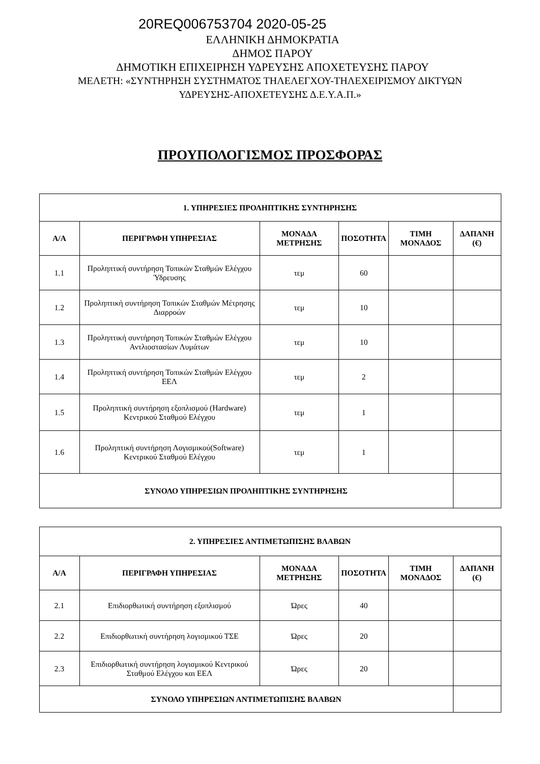20REQ006753704 2020-05-25
ΕΛΛΗΝΙΚΗ ΔΗΜΟΚΡΑΤΙΑ
ΔΗΜΟΣ ΠΑΡΟΥ
ΔΗΜΟΤΙΚΗ ΕΠΙΧΕΙΡΗΣΗ ΥΔΡΕΥΣΗΣ ΑΠΟΧΕΤΕΥΣΗΣ ΠΑΡΟΥ
ΜΕΛΕΤΗ: «ΣΥΝΤΗΡΗΣΗ ΣΥΣΤΗΜΑΤΟΣ ΤΗΛΕΛΕΓΧΟΥ-ΤΗΛΕΧΕΙΡΙΣΜΟΥ ΔΙΚΤΥΩΝ
ΥΔΡΕΥΣΗΣ-ΑΠΟΧΕΤΕΥΣΗΣ Δ.Ε.Υ.Α.Π.»
ΠΡΟΥΠΟΛΟΓΙΣΜΟΣ ΠΡΟΣΦΟΡΑΣ
| 1. ΥΠΗΡΕΣΙΕΣ ΠΡΟΛΗΠΤΙΚΗΣ ΣΥΝΤΗΡΗΣΗΣ | | | | | |
| --- | --- | --- | --- | --- | --- |
| Α/Α | ΠΕΡΙΓΡΑΦΗ ΥΠΗΡΕΣΙΑΣ | ΜΟΝΑΔΑ ΜΕΤΡΗΣΗΣ | ΠΟΣΟΤΗΤΑ | ΤΙΜΗ ΜΟΝΑΔΟΣ | ΔΑΠΑΝΗ (€) |
| 1.1 | Προληπτική συντήρηση Τοπικών Σταθμών Ελέγχου Ύδρευσης | τεμ | 60 | | |
| 1.2 | Προληπτική συντήρηση Τοπικών Σταθμών Μέτρησης Διαρροών | τεμ | 10 | | |
| 1.3 | Προληπτική συντήρηση Τοπικών Σταθμών Ελέγχου Αντλιοστασίων Λυμάτων | τεμ | 10 | | |
| 1.4 | Προληπτική συντήρηση Τοπικών Σταθμών Ελέγχου ΕΕΛ | τεμ | 2 | | |
| 1.5 | Προληπτική συντήρηση εξοπλισμού (Hardware) Κεντρικού Σταθμού Ελέγχου | τεμ | 1 | | |
| 1.6 | Προληπτική συντήρηση Λογισμικού(Software) Κεντρικού Σταθμού Ελέγχου | τεμ | 1 | | |
| ΣΥΝΟΛΟ ΥΠΗΡΕΣΙΩΝ ΠΡΟΛΗΠΤΙΚΗΣ ΣΥΝΤΗΡΗΣΗΣ | | | | | |
| 2. ΥΠΗΡΕΣΙΕΣ ΑΝΤΙΜΕΤΩΠΙΣΗΣ ΒΛΑΒΩΝ | | | | | |
| --- | --- | --- | --- | --- | --- |
| Α/Α | ΠΕΡΙΓΡΑΦΗ ΥΠΗΡΕΣΙΑΣ | ΜΟΝΑΔΑ ΜΕΤΡΗΣΗΣ | ΠΟΣΟΤΗΤΑ | ΤΙΜΗ ΜΟΝΑΔΟΣ | ΔΑΠΑΝΗ (€) |
| 2.1 | Επιδιορθωτική συντήρηση εξοπλισμού | Ώρες | 40 | | |
| 2.2 | Επιδιορθωτική συντήρηση λογισμικού ΤΣΕ | Ώρες | 20 | | |
| 2.3 | Επιδιορθωτική συντήρηση λογισμικού Κεντρικού Σταθμού Ελέγχου και ΕΕΛ | Ώρες | 20 | | |
| ΣΥΝΟΛΟ ΥΠΗΡΕΣΙΩΝ ΑΝΤΙΜΕΤΩΠΙΣΗΣ ΒΛΑΒΩΝ | | | | | |